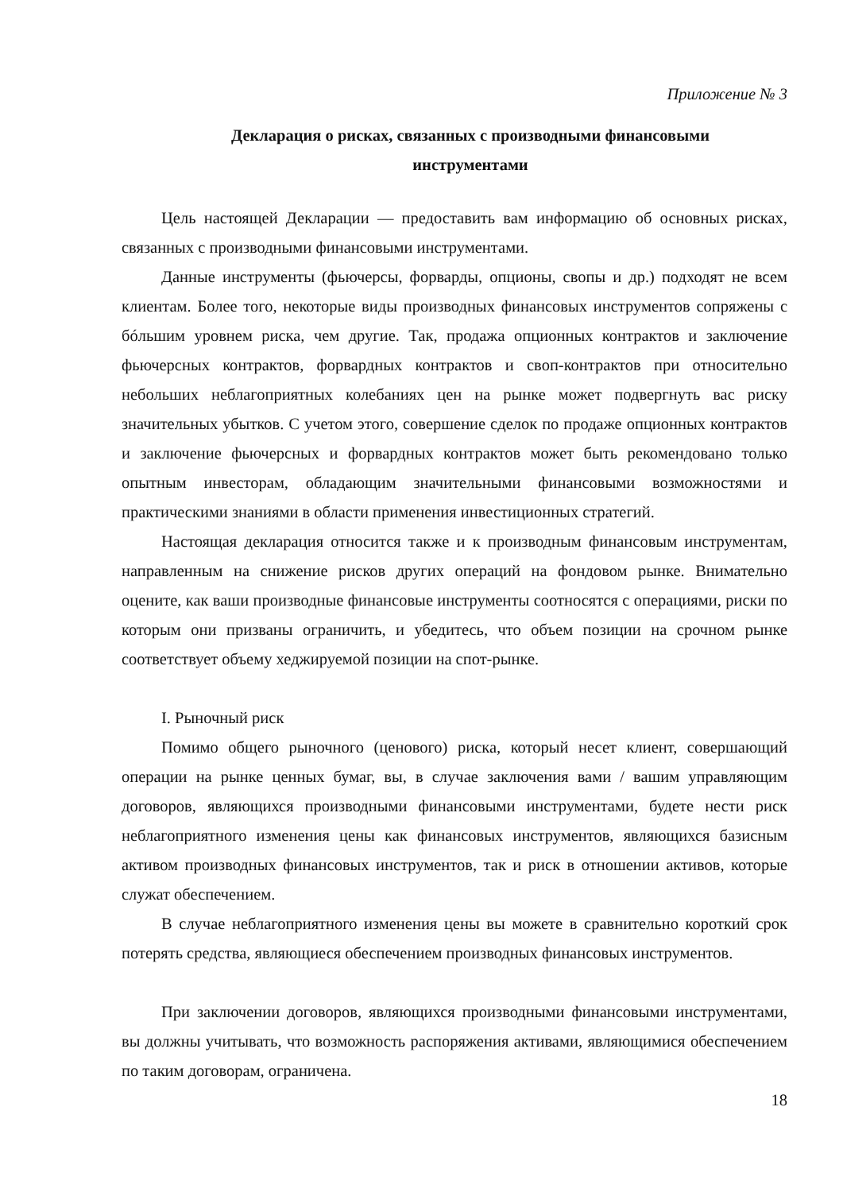Приложение № 3
Декларация о рисках, связанных с производными финансовыми
инструментами
Цель настоящей Декларации — предоставить вам информацию об основных рисках, связанных с производными финансовыми инструментами.
Данные инструменты (фьючерсы, форварды, опционы, свопы и др.) подходят не всем клиентам. Более того, некоторые виды производных финансовых инструментов сопряжены с бóльшим уровнем риска, чем другие. Так, продажа опционных контрактов и заключение фьючерсных контрактов, форвардных контрактов и своп-контрактов при относительно небольших неблагоприятных колебаниях цен на рынке может подвергнуть вас риску значительных убытков. С учетом этого, совершение сделок по продаже опционных контрактов и заключение фьючерсных и форвардных контрактов может быть рекомендовано только опытным инвесторам, обладающим значительными финансовыми возможностями и практическими знаниями в области применения инвестиционных стратегий.
Настоящая декларация относится также и к производным финансовым инструментам, направленным на снижение рисков других операций на фондовом рынке. Внимательно оцените, как ваши производные финансовые инструменты соотносятся с операциями, риски по которым они призваны ограничить, и убедитесь, что объем позиции на срочном рынке соответствует объему хеджируемой позиции на спот-рынке.
I. Рыночный риск
Помимо общего рыночного (ценового) риска, который несет клиент, совершающий операции на рынке ценных бумаг, вы, в случае заключения вами / вашим управляющим договоров, являющихся производными финансовыми инструментами, будете нести риск неблагоприятного изменения цены как финансовых инструментов, являющихся базисным активом производных финансовых инструментов, так и риск в отношении активов, которые служат обеспечением.
В случае неблагоприятного изменения цены вы можете в сравнительно короткий срок потерять средства, являющиеся обеспечением производных финансовых инструментов.
При заключении договоров, являющихся производными финансовыми инструментами, вы должны учитывать, что возможность распоряжения активами, являющимися обеспечением по таким договорам, ограничена.
18